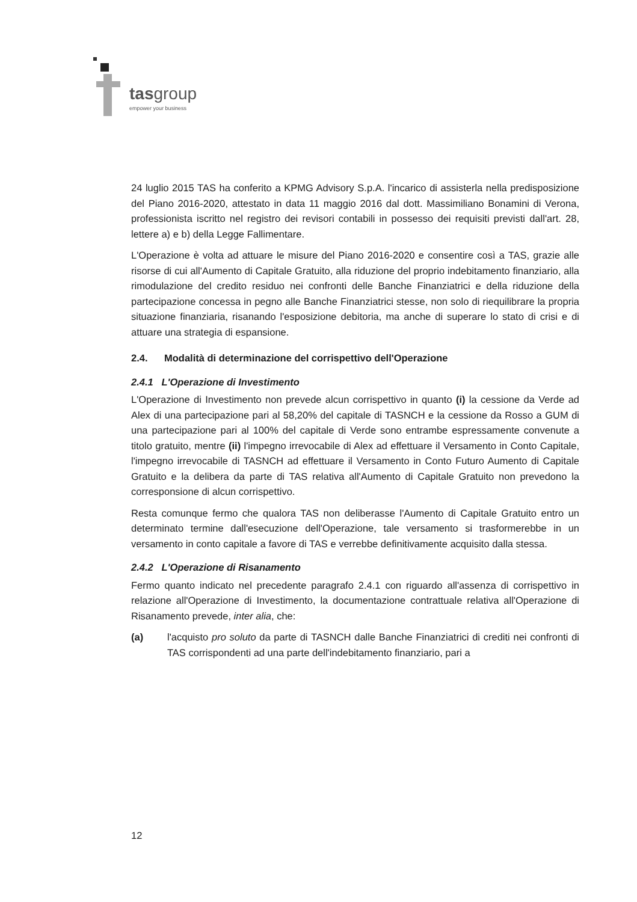tasgroup
empower your business
24 luglio 2015 TAS ha conferito a KPMG Advisory S.p.A. l'incarico di assisterla nella predisposizione del Piano 2016-2020, attestato in data 11 maggio 2016 dal dott. Massimiliano Bonamini di Verona, professionista iscritto nel registro dei revisori contabili in possesso dei requisiti previsti dall'art. 28, lettere a) e b) della Legge Fallimentare.
L'Operazione è volta ad attuare le misure del Piano 2016-2020 e consentire così a TAS, grazie alle risorse di cui all'Aumento di Capitale Gratuito, alla riduzione del proprio indebitamento finanziario, alla rimodulazione del credito residuo nei confronti delle Banche Finanziatrici e della riduzione della partecipazione concessa in pegno alle Banche Finanziatrici stesse, non solo di riequilibrare la propria situazione finanziaria, risanando l'esposizione debitoria, ma anche di superare lo stato di crisi e di attuare una strategia di espansione.
2.4. Modalità di determinazione del corrispettivo dell'Operazione
2.4.1 L'Operazione di Investimento
L'Operazione di Investimento non prevede alcun corrispettivo in quanto (i) la cessione da Verde ad Alex di una partecipazione pari al 58,20% del capitale di TASNCH e la cessione da Rosso a GUM di una partecipazione pari al 100% del capitale di Verde sono entrambe espressamente convenute a titolo gratuito, mentre (ii) l'impegno irrevocabile di Alex ad effettuare il Versamento in Conto Capitale, l'impegno irrevocabile di TASNCH ad effettuare il Versamento in Conto Futuro Aumento di Capitale Gratuito e la delibera da parte di TAS relativa all'Aumento di Capitale Gratuito non prevedono la corresponsione di alcun corrispettivo.
Resta comunque fermo che qualora TAS non deliberasse l'Aumento di Capitale Gratuito entro un determinato termine dall'esecuzione dell'Operazione, tale versamento si trasformerebbe in un versamento in conto capitale a favore di TAS e verrebbe definitivamente acquisito dalla stessa.
2.4.2 L'Operazione di Risanamento
Fermo quanto indicato nel precedente paragrafo 2.4.1 con riguardo all'assenza di corrispettivo in relazione all'Operazione di Investimento, la documentazione contrattuale relativa all'Operazione di Risanamento prevede, inter alia, che:
(a) l'acquisto pro soluto da parte di TASNCH dalle Banche Finanziatrici di crediti nei confronti di TAS corrispondenti ad una parte dell'indebitamento finanziario, pari a
12